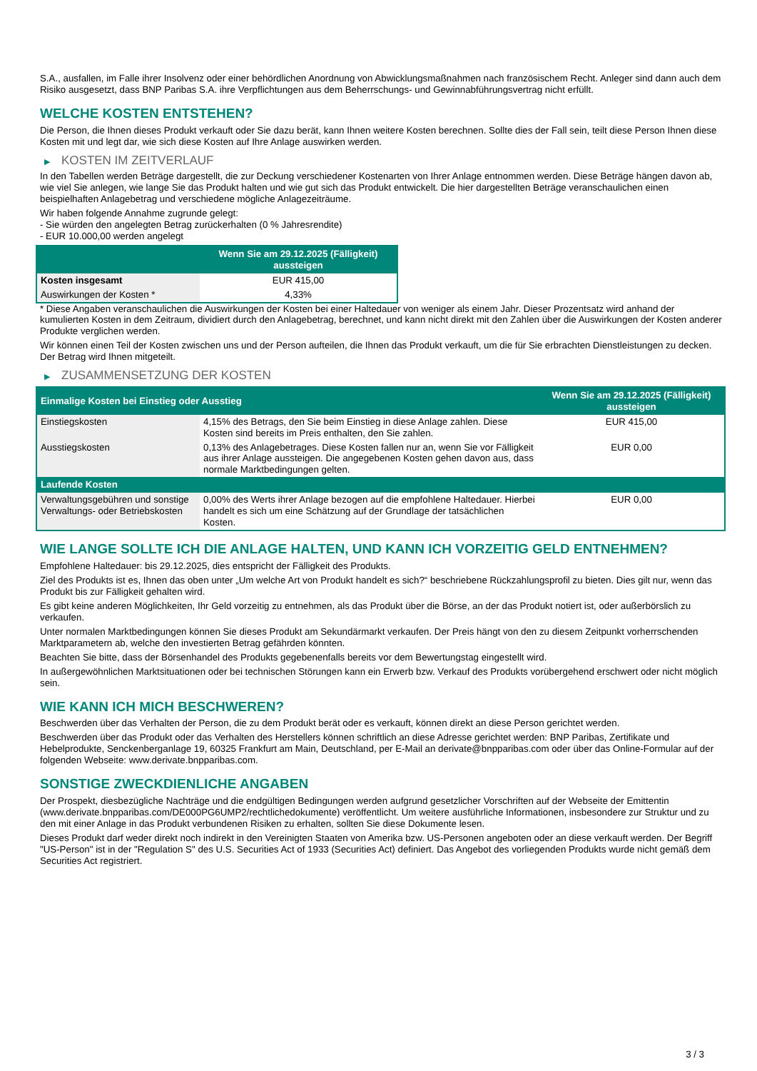S.A., ausfallen, im Falle ihrer Insolvenz oder einer behördlichen Anordnung von Abwicklungsmaßnahmen nach französischem Recht. Anleger sind dann auch dem Risiko ausgesetzt, dass BNP Paribas S.A. ihre Verpflichtungen aus dem Beherrschungs- und Gewinnabführungsvertrag nicht erfüllt.
WELCHE KOSTEN ENTSTEHEN?
Die Person, die Ihnen dieses Produkt verkauft oder Sie dazu berät, kann Ihnen weitere Kosten berechnen. Sollte dies der Fall sein, teilt diese Person Ihnen diese Kosten mit und legt dar, wie sich diese Kosten auf Ihre Anlage auswirken werden.
▶ KOSTEN IM ZEITVERLAUF
In den Tabellen werden Beträge dargestellt, die zur Deckung verschiedener Kostenarten von Ihrer Anlage entnommen werden. Diese Beträge hängen davon ab, wie viel Sie anlegen, wie lange Sie das Produkt halten und wie gut sich das Produkt entwickelt. Die hier dargestellten Beträge veranschaulichen einen beispielhaften Anlagebetrag und verschiedene mögliche Anlagezeiträume.
Wir haben folgende Annahme zugrunde gelegt:
- Sie würden den angelegten Betrag zurückerhalten (0 % Jahresrendite)
- EUR 10.000,00 werden angelegt
| | Wenn Sie am 29.12.2025 (Fälligkeit) aussteigen |
| --- | --- |
| Kosten insgesamt | EUR 415,00 |
| Auswirkungen der Kosten * | 4,33% |
* Diese Angaben veranschaulichen die Auswirkungen der Kosten bei einer Haltedauer von weniger als einem Jahr. Dieser Prozentsatz wird anhand der kumulierten Kosten in dem Zeitraum, dividiert durch den Anlagebetrag, berechnet, und kann nicht direkt mit den Zahlen über die Auswirkungen der Kosten anderer Produkte verglichen werden.
Wir können einen Teil der Kosten zwischen uns und der Person aufteilen, die Ihnen das Produkt verkauft, um die für Sie erbrachten Dienstleistungen zu decken. Der Betrag wird Ihnen mitgeteilt.
▶ ZUSAMMENSETZUNG DER KOSTEN
| Einmalige Kosten bei Einstieg oder Ausstieg | | Wenn Sie am 29.12.2025 (Fälligkeit) aussteigen |
| --- | --- | --- |
| Einstiegskosten | 4,15% des Betrags, den Sie beim Einstieg in diese Anlage zahlen. Diese Kosten sind bereits im Preis enthalten, den Sie zahlen. | EUR 415,00 |
| Ausstiegskosten | 0,13% des Anlagebetrages. Diese Kosten fallen nur an, wenn Sie vor Fälligkeit aus ihrer Anlage aussteigen. Die angegebenen Kosten gehen davon aus, dass normale Marktbedingungen gelten. | EUR 0,00 |
| Laufende Kosten | | |
| Verwaltungsgebühren und sonstige Verwaltungs- oder Betriebskosten | 0,00% des Werts ihrer Anlage bezogen auf die empfohlene Haltedauer. Hierbei handelt es sich um eine Schätzung auf der Grundlage der tatsächlichen Kosten. | EUR 0,00 |
WIE LANGE SOLLTE ICH DIE ANLAGE HALTEN, UND KANN ICH VORZEITIG GELD ENTNEHMEN?
Empfohlene Haltedauer: bis 29.12.2025, dies entspricht der Fälligkeit des Produkts.
Ziel des Produkts ist es, Ihnen das oben unter „Um welche Art von Produkt handelt es sich?“ beschriebene Rückzahlungsprofil zu bieten. Dies gilt nur, wenn das Produkt bis zur Fälligkeit gehalten wird.
Es gibt keine anderen Möglichkeiten, Ihr Geld vorzeitig zu entnehmen, als das Produkt über die Börse, an der das Produkt notiert ist, oder außerbörslich zu verkaufen.
Unter normalen Marktbedingungen können Sie dieses Produkt am Sekundärmarkt verkaufen. Der Preis hängt von den zu diesem Zeitpunkt vorherrschenden Marktparametern ab, welche den investierten Betrag gefährden könnten.
Beachten Sie bitte, dass der Börsenhandel des Produkts gegebenenfalls bereits vor dem Bewertungstag eingestellt wird.
In außergewöhnlichen Marktsituationen oder bei technischen Störungen kann ein Erwerb bzw. Verkauf des Produkts vorübergehend erschwert oder nicht möglich sein.
WIE KANN ICH MICH BESCHWEREN?
Beschwerden über das Verhalten der Person, die zu dem Produkt berät oder es verkauft, können direkt an diese Person gerichtet werden.
Beschwerden über das Produkt oder das Verhalten des Herstellers können schriftlich an diese Adresse gerichtet werden: BNP Paribas, Zertifikate und Hebelprodukte, Senckenberganlage 19, 60325 Frankfurt am Main, Deutschland, per E-Mail an derivate@bnpparibas.com oder über das Online-Formular auf der folgenden Webseite: www.derivate.bnpparibas.com.
SONSTIGE ZWECKDIENLICHE ANGABEN
Der Prospekt, diesbezügliche Nachträge und die endgültigen Bedingungen werden aufgrund gesetzlicher Vorschriften auf der Webseite der Emittentin (www.derivate.bnpparibas.com/DE000PG6UMP2/rechtlichedokumente) veröffentlicht. Um weitere ausführliche Informationen, insbesondere zur Struktur und zu den mit einer Anlage in das Produkt verbundenen Risiken zu erhalten, sollten Sie diese Dokumente lesen.
Dieses Produkt darf weder direkt noch indirekt in den Vereinigten Staaten von Amerika bzw. US-Personen angeboten oder an diese verkauft werden. Der Begriff "US-Person" ist in der "Regulation S" des U.S. Securities Act of 1933 (Securities Act) definiert. Das Angebot des vorliegenden Produkts wurde nicht gemäß dem Securities Act registriert.
3 / 3